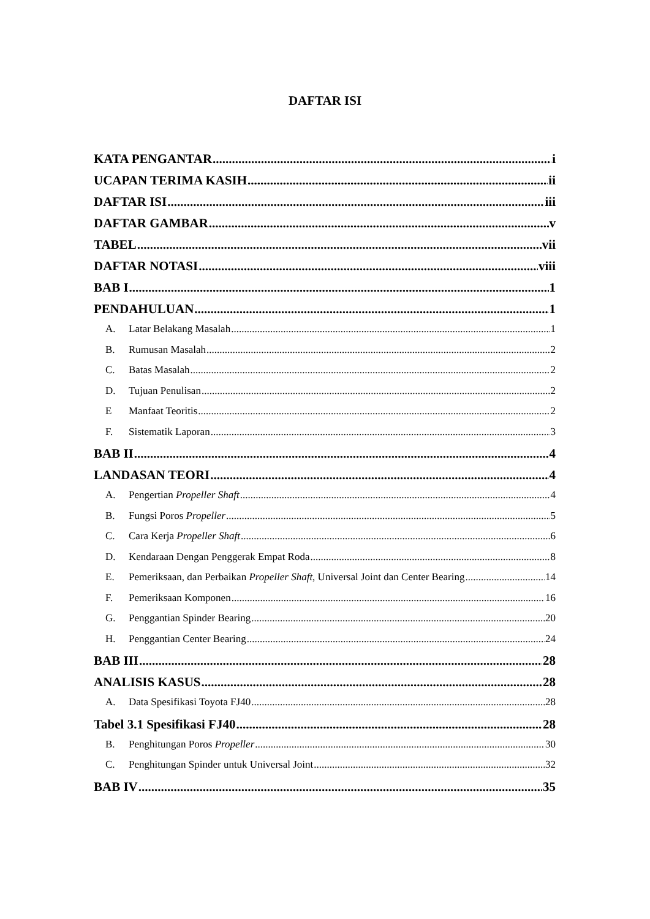DAFTAR ISI
KATA PENGANTAR i
UCAPAN TERIMA KASIH ii
DAFTAR ISI iii
DAFTAR GAMBAR v
TABEL vii
DAFTAR NOTASI viii
BAB I 1
PENDAHULUAN 1
A. Latar Belakang Masalah 1
B. Rumusan Masalah 2
C. Batas Masalah 2
D. Tujuan Penulisan 2
E Manfaat Teoritis 2
F. Sistematik Laporan 3
BAB II 4
LANDASAN TEORI 4
A. Pengertian Propeller Shaft 4
B. Fungsi Poros Propeller 5
C. Cara Kerja Propeller Shaft 6
D. Kendaraan Dengan Penggerak Empat Roda 8
E. Pemeriksaan, dan Perbaikan Propeller Shaft, Universal Joint dan Center Bearing 14
F. Pemeriksaan Komponen 16
G. Penggantian Spinder Bearing 20
H. Penggantian Center Bearing 24
BAB III 28
ANALISIS KASUS 28
A. Data Spesifikasi Toyota FJ40 28
Tabel 3.1 Spesifikasi FJ40 28
B. Penghitungan Poros Propeller 30
C. Penghitungan Spinder untuk Universal Joint 32
BAB IV 35